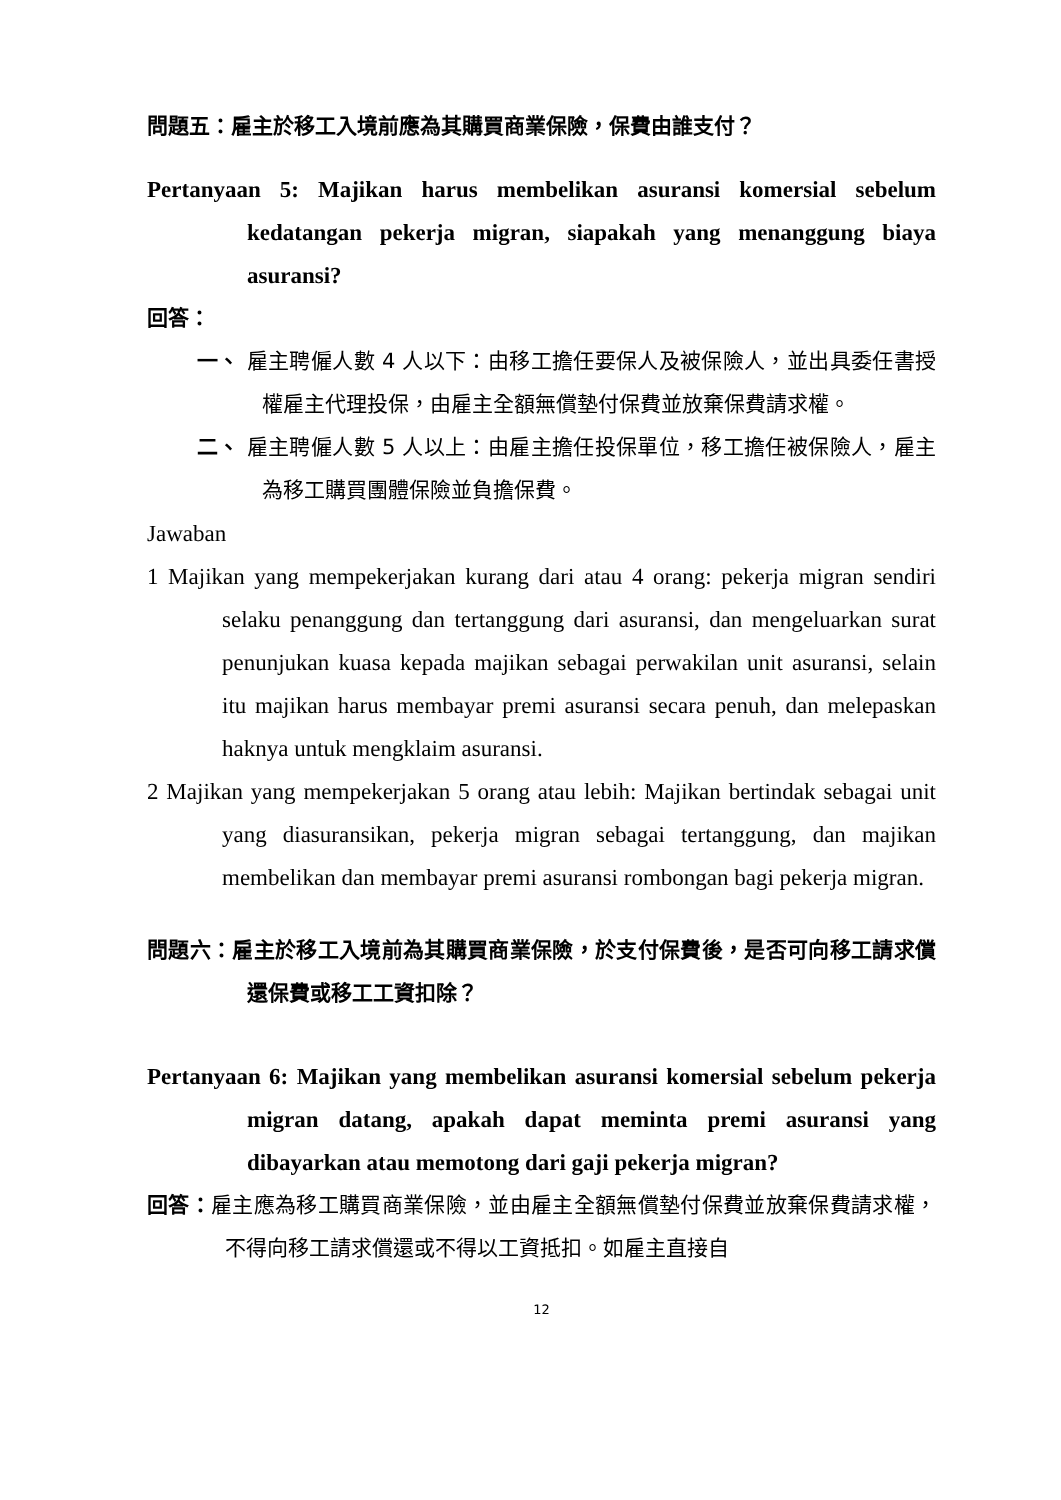問題五：雇主於移工入境前應為其購買商業保險，保費由誰支付？
Pertanyaan 5: Majikan harus membelikan asuransi komersial sebelum kedatangan pekerja migran, siapakah yang menanggung biaya asuransi?
回答：
一、 雇主聘僱人數 4 人以下：由移工擔任要保人及被保險人，並出具委任書授權雇主代理投保，由雇主全額無償墊付保費並放棄保費請求權。
二、 雇主聘僱人數 5 人以上：由雇主擔任投保單位，移工擔任被保險人，雇主為移工購買團體保險並負擔保費。
Jawaban
1 Majikan yang mempekerjakan kurang dari atau 4 orang: pekerja migran sendiri selaku penanggung dan tertanggung dari asuransi, dan mengeluarkan surat penunjukan kuasa kepada majikan sebagai perwakilan unit asuransi, selain itu majikan harus membayar premi asuransi secara penuh, dan melepaskan haknya untuk mengklaim asuransi.
2 Majikan yang mempekerjakan 5 orang atau lebih: Majikan bertindak sebagai unit yang diasuransikan, pekerja migran sebagai tertanggung, dan majikan membelikan dan membayar premi asuransi rombongan bagi pekerja migran.
問題六：雇主於移工入境前為其購買商業保險，於支付保費後，是否可向移工請求償還保費或移工工資扣除？
Pertanyaan 6: Majikan yang membelikan asuransi komersial sebelum pekerja migran datang, apakah dapat meminta premi asuransi yang dibayarkan atau memotong dari gaji pekerja migran?
回答：雇主應為移工購買商業保險，並由雇主全額無償墊付保費並放棄保費請求權，不得向移工請求償還或不得以工資抵扣。如雇主直接自
12